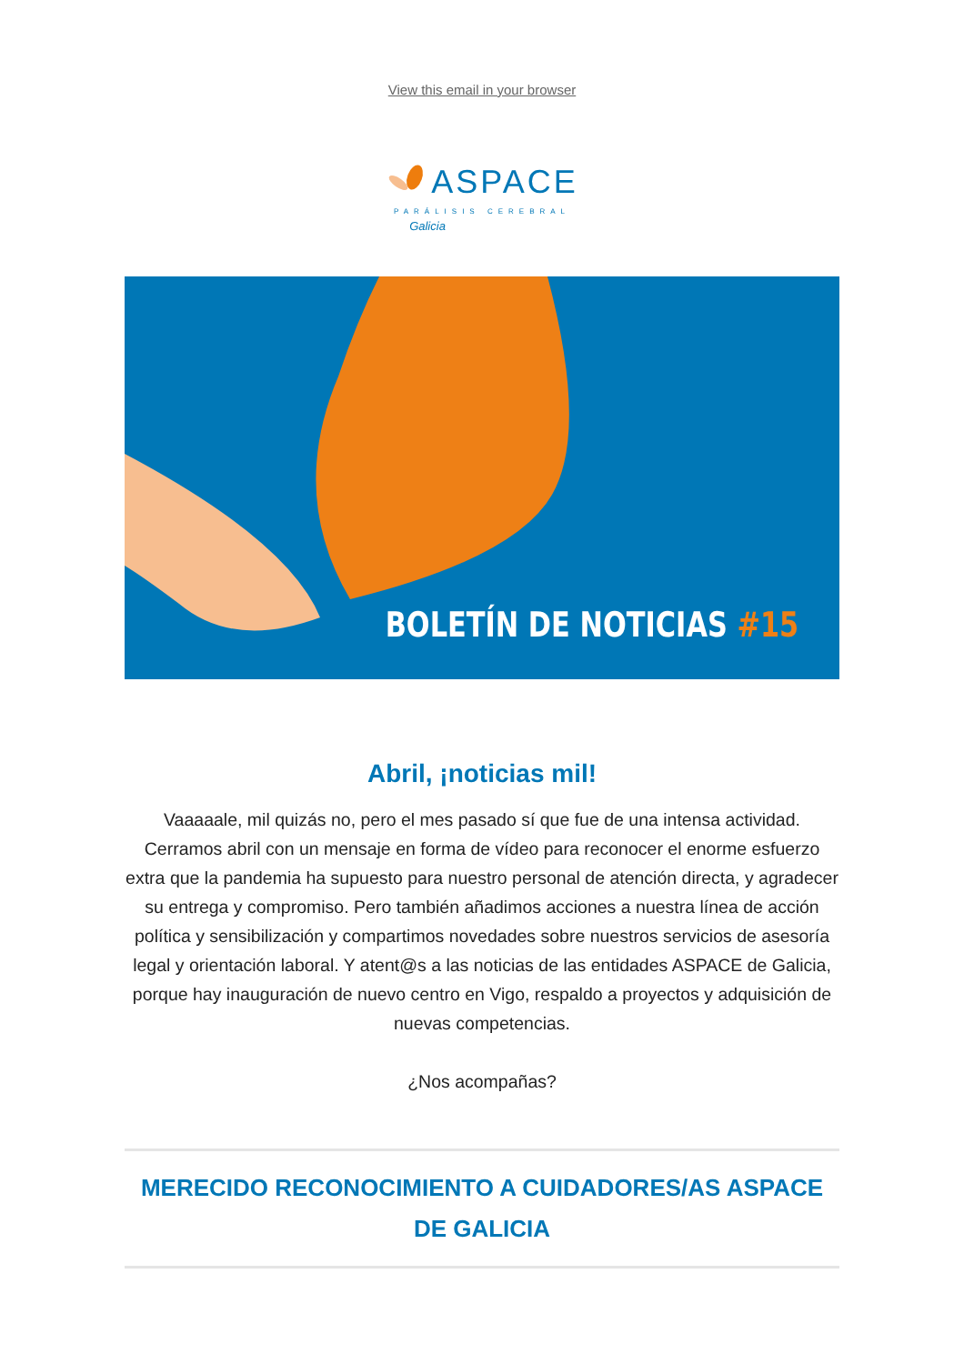View this email in your browser
ASPACE
PARÁLISIS CEREBRAL
Galicia
BOLETÍN DE NOTICIAS #15
Abril, ¡noticias mil!
Vaaaaale, mil quizás no, pero el mes pasado sí que fue de una intensa actividad. Cerramos abril con un mensaje en forma de vídeo para reconocer el enorme esfuerzo extra que la pandemia ha supuesto para nuestro personal de atención directa, y agradecer su entrega y compromiso. Pero también añadimos acciones a nuestra línea de acción política y sensibilización y compartimos novedades sobre nuestros servicios de asesoría legal y orientación laboral. Y atent@s a las noticias de las entidades ASPACE de Galicia, porque hay inauguración de nuevo centro en Vigo, respaldo a proyectos y adquisición de nuevas competencias.
¿Nos acompañas?
MERECIDO RECONOCIMIENTO A CUIDADORES/AS ASPACE DE GALICIA